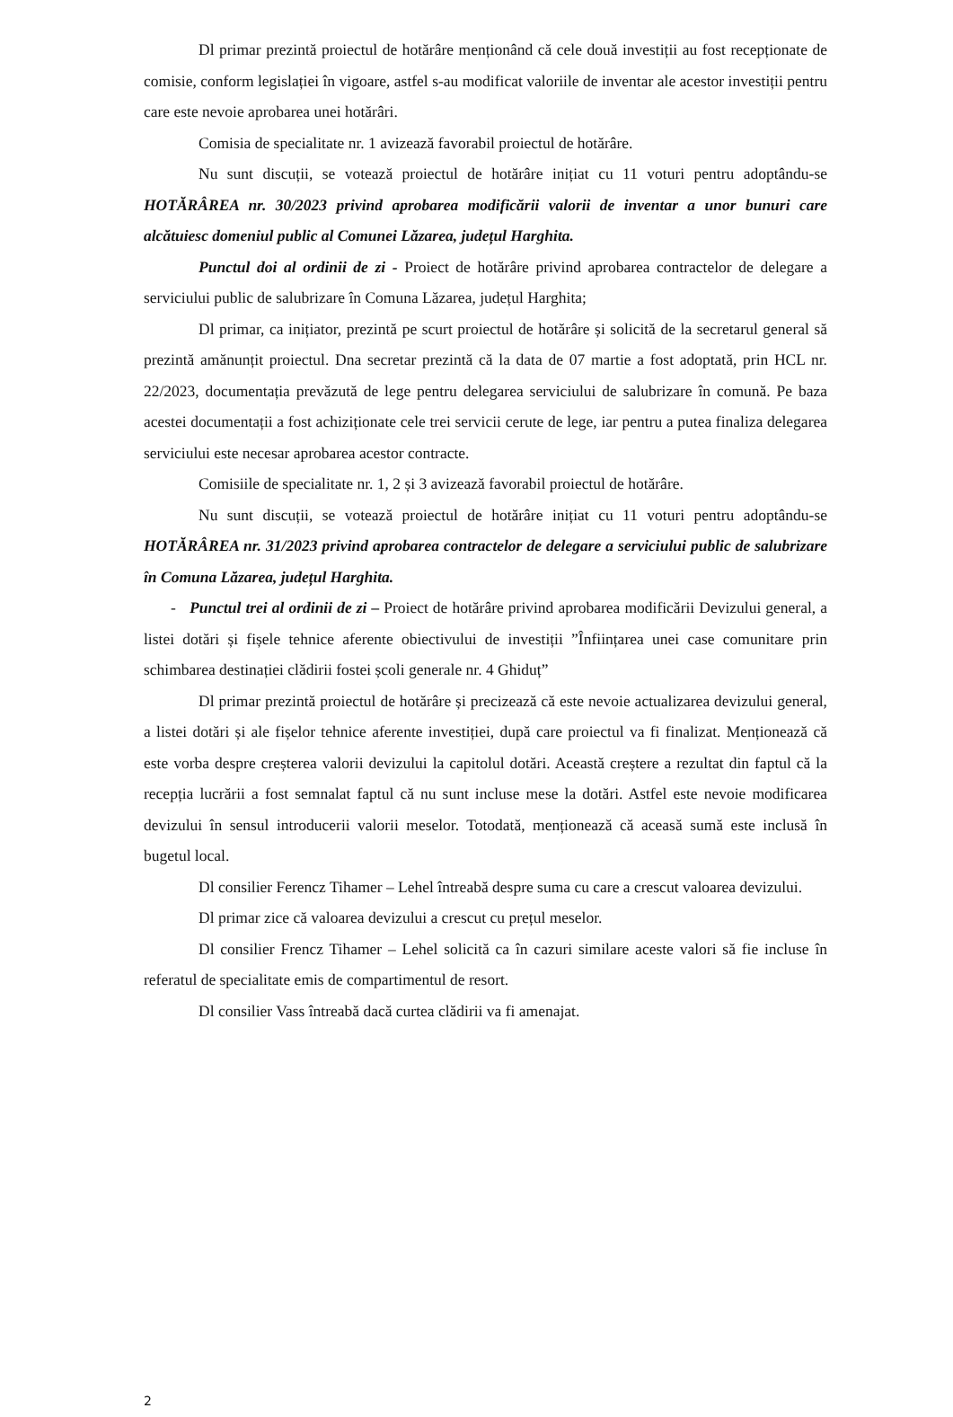Dl primar prezintă proiectul de hotărâre menționând că cele două investiții au fost recepționate de comisie, conform legislației în vigoare, astfel s-au modificat valoriile de inventar ale acestor investiții pentru care este nevoie aprobarea unei hotărâri.
Comisia de specialitate nr. 1 avizează favorabil proiectul de hotărâre.
Nu sunt discuții, se votează proiectul de hotărâre inițiat cu 11 voturi pentru adoptându-se HOTĂRÂREA nr. 30/2023 privind aprobarea modificării valorii de inventar a unor bunuri care alcătuiesc domeniul public al Comunei Lăzarea, județul Harghita.
Punctul doi al ordinii de zi - Proiect de hotărâre privind aprobarea contractelor de delegare a serviciului public de salubrizare în Comuna Lăzarea, județul Harghita;
Dl primar, ca inițiator, prezintă pe scurt proiectul de hotărâre și solicită de la secretarul general să prezintă amănunțit proiectul. Dna secretar prezintă că la data de 07 martie a fost adoptată, prin HCL nr. 22/2023, documentația prevăzută de lege pentru delegarea serviciului de salubrizare în comună. Pe baza acestei documentații a fost achiziționate cele trei servicii cerute de lege, iar pentru a putea finaliza delegarea serviciului este necesar aprobarea acestor contracte.
Comisiile de specialitate nr. 1, 2 și 3 avizează favorabil proiectul de hotărâre.
Nu sunt discuții, se votează proiectul de hotărâre inițiat cu 11 voturi pentru adoptându-se HOTĂRÂREA nr. 31/2023 privind aprobarea contractelor de delegare a serviciului public de salubrizare în Comuna Lăzarea, județul Harghita.
- Punctul trei al ordinii de zi – Proiect de hotărâre privind aprobarea modificării Devizului general, a listei dotări și fișele tehnice aferente obiectivului de investiții ”Înființarea unei case comunitare prin schimbarea destinației clădirii fostei școli generale nr. 4 Ghiduț”
Dl primar prezintă proiectul de hotărâre și precizează că este nevoie actualizarea devizului general, a listei dotări și ale fișelor tehnice aferente investiției, după care proiectul va fi finalizat. Menționează că este vorba despre creșterea valorii devizului la capitolul dotări. Această creștere a rezultat din faptul că la recepția lucrării a fost semnalat faptul că nu sunt incluse mese la dotări. Astfel este nevoie modificarea devizului în sensul introducerii valorii meselor. Totodată, menționează că aceasă sumă este inclusă în bugetul local.
Dl consilier Ferencz Tihamer – Lehel întreabă despre suma cu care a crescut valoarea devizului.
Dl primar zice că valoarea devizului a crescut cu prețul meselor.
Dl consilier Frencz Tihamer – Lehel solicită ca în cazuri similare aceste valori să fie incluse în referatul de specialitate emis de compartimentul de resort.
Dl consilier Vass întreabă dacă curtea clădirii va fi amenajat.
2